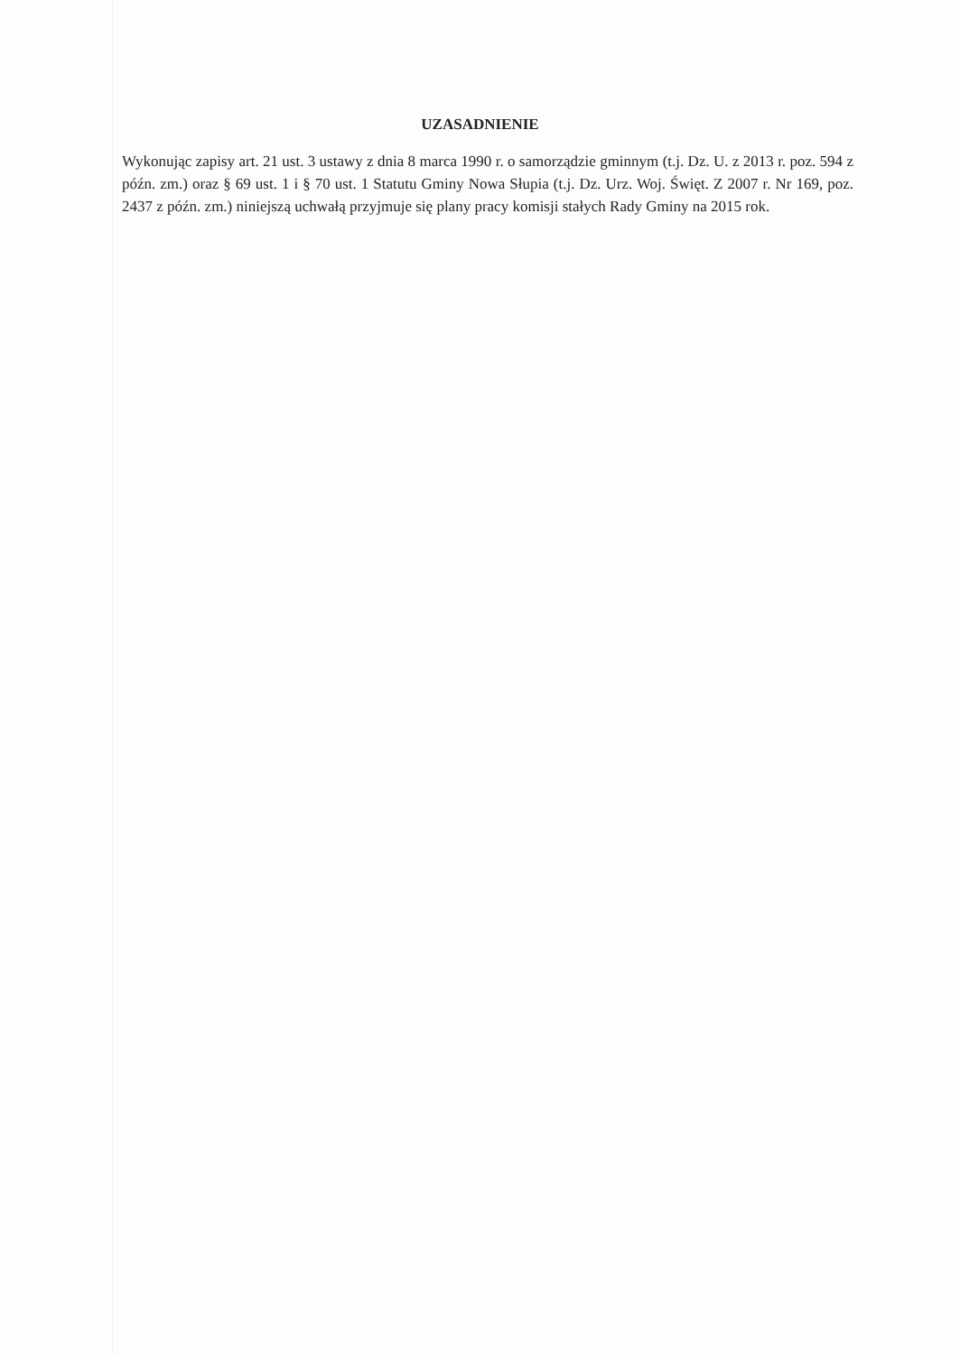UZASADNIENIE
Wykonując zapisy art. 21 ust. 3 ustawy z dnia 8 marca 1990 r. o samorządzie gminnym (t.j. Dz. U. z 2013 r. poz. 594 z późn. zm.) oraz § 69 ust. 1 i § 70 ust. 1 Statutu Gminy Nowa Słupia (t.j. Dz. Urz. Woj. Święt. Z 2007 r. Nr 169, poz. 2437 z późn. zm.) niniejszą uchwałą przyjmuje się plany pracy komisji stałych Rady Gminy na 2015 rok.